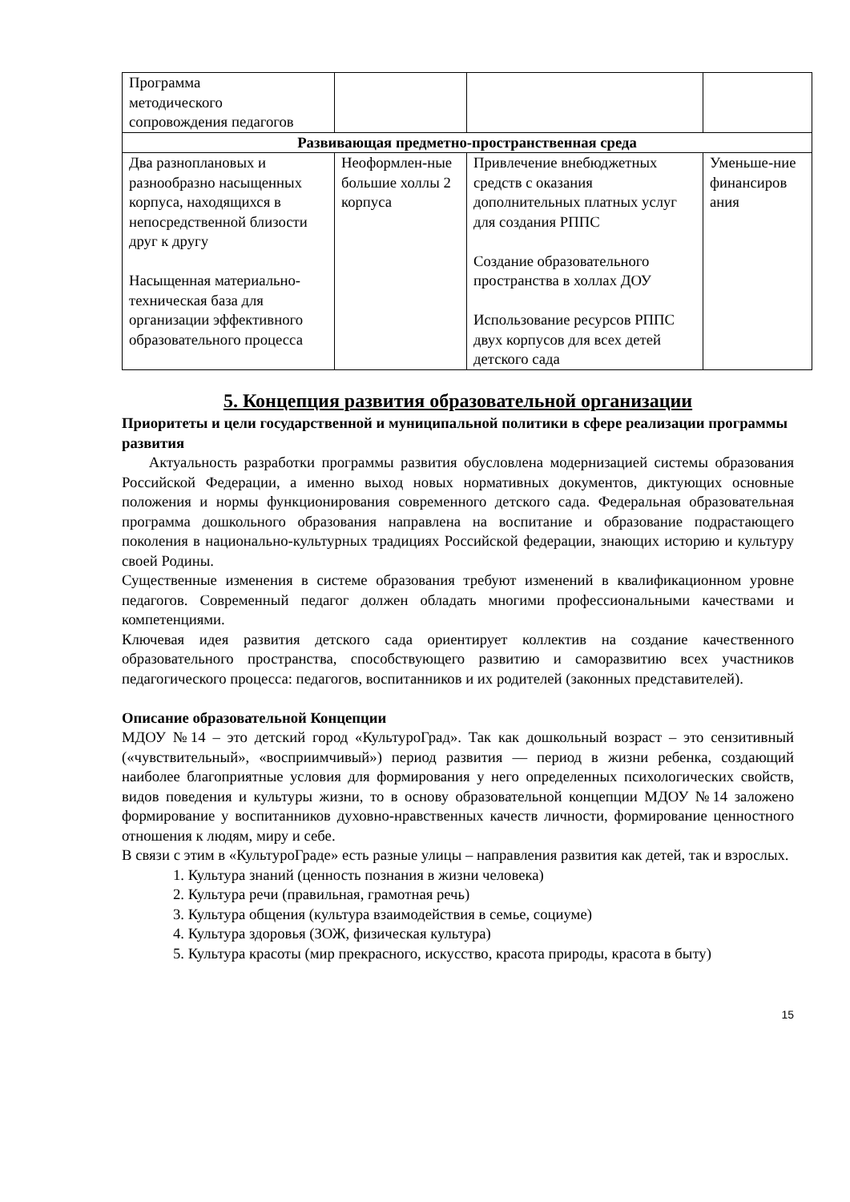| Программа методического сопровождения педагогов | | | |
| Развивающая предметно-пространственная среда | | | |
| Два разноплановых и разнообразно насыщенных корпуса, находящихся в непосредственной близости друг к другу Насыщенная материально-техническая база для организации эффективного образовательного процесса | Неоформлен-ные большие холлы 2 корпуса | Привлечение внебюджетных средств с оказания дополнительных платных услуг для создания РППС Создание образовательного пространства в холлах ДОУ Использование ресурсов РППС двух корпусов для всех детей детского сада | Уменьше-ние финансиров ания |
5. Концепция развития образовательной организации
Приоритеты и цели государственной и муниципальной политики в сфере реализации программы развития
Актуальность разработки программы развития обусловлена модернизацией системы образования Российской Федерации, а именно выход новых нормативных документов, диктующих основные положения и нормы функционирования современного детского сада. Федеральная образовательная программа дошкольного образования направлена на воспитание и образование подрастающего поколения в национально-культурных традициях Российской федерации, знающих историю и культуру своей Родины.
Существенные изменения в системе образования требуют изменений в квалификационном уровне педагогов. Современный педагог должен обладать многими профессиональными качествами и компетенциями.
Ключевая идея развития детского сада ориентирует коллектив на создание качественного образовательного пространства, способствующего развитию и саморазвитию всех участников педагогического процесса: педагогов, воспитанников и их родителей (законных представителей).
Описание образовательной Концепции
МДОУ №14 – это детский город «КультуроГрад». Так как дошкольный возраст – это сензитивный («чувствительный», «восприимчивый») период развития — период в жизни ребенка, создающий наиболее благоприятные условия для формирования у него определенных психологических свойств, видов поведения и культуры жизни, то в основу образовательной концепции МДОУ №14 заложено формирование у воспитанников духовно-нравственных качеств личности, формирование ценностного отношения к людям, миру и себе.
В связи с этим в «КультуроГраде» есть разные улицы – направления развития как детей, так и взрослых.
1. Культура знаний (ценность познания в жизни человека)
2. Культура речи (правильная, грамотная речь)
3. Культура общения (культура взаимодействия в семье, социуме)
4. Культура здоровья (ЗОЖ, физическая культура)
5. Культура красоты (мир прекрасного, искусство, красота природы, красота в быту)
15